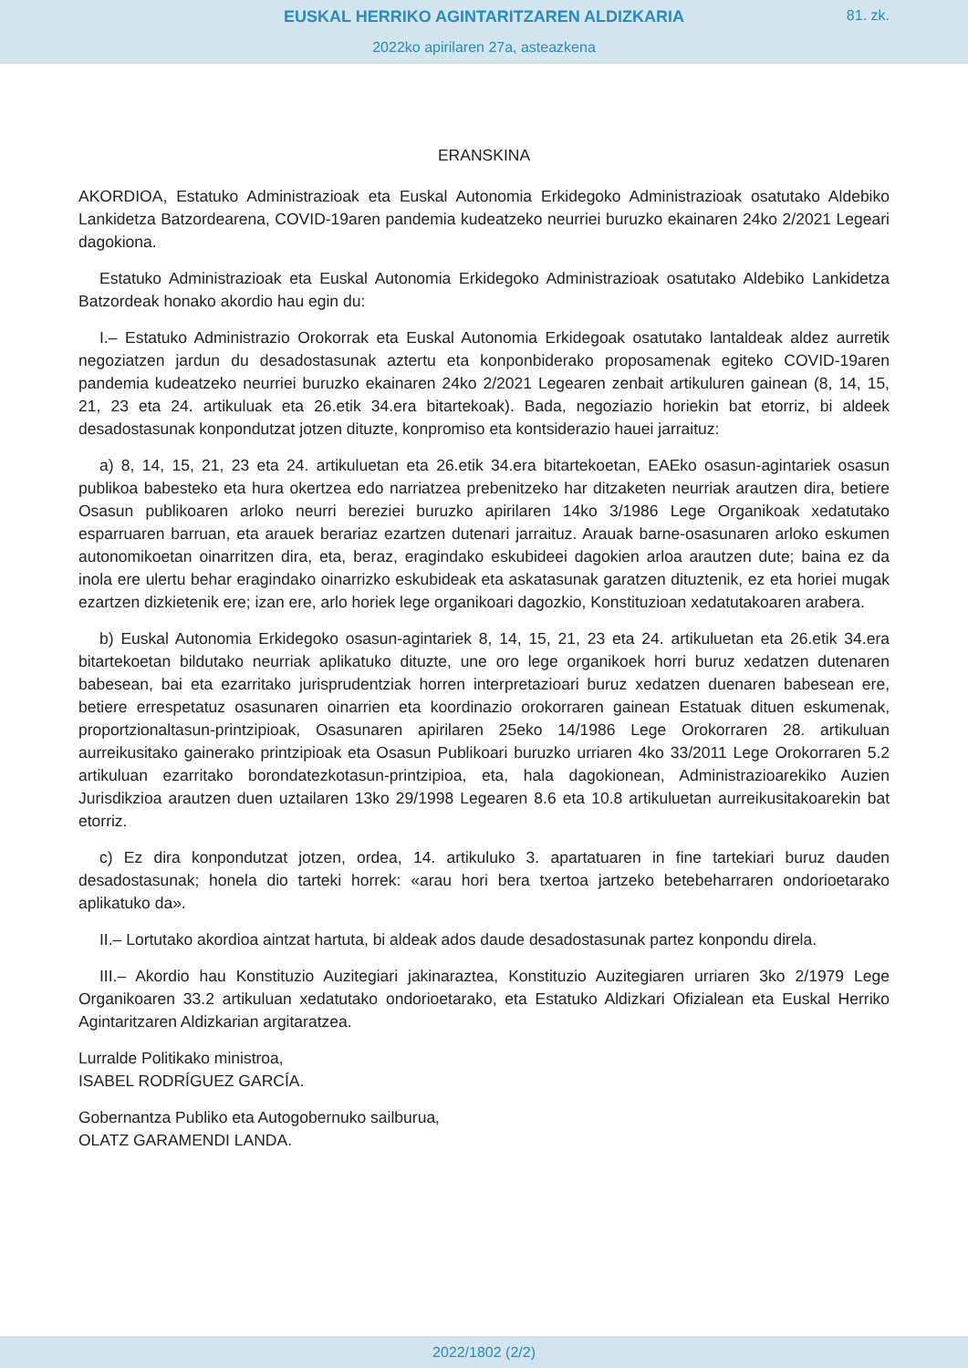EUSKAL HERRIKO AGINTARITZAREN ALDIZKARIA
81. zk.
2022ko apirilaren 27a, asteazkena
ERANSKINA
AKORDIOA, Estatuko Administrazioak eta Euskal Autonomia Erkidegoko Administrazioak osatutako Aldebiko Lankidetza Batzordearena, COVID-19aren pandemia kudeatzeko neurriei buruzko ekainaren 24ko 2/2021 Legeari dagokiona.
Estatuko Administrazioak eta Euskal Autonomia Erkidegoko Administrazioak osatutako Aldebiko Lankidetza Batzordeak honako akordio hau egin du:
I.– Estatuko Administrazio Orokorrak eta Euskal Autonomia Erkidegoak osatutako lantaldeak aldez aurretik negoziatzen jardun du desadostasunak aztertu eta konponbiderako proposamenak egiteko COVID-19aren pandemia kudeatzeko neurriei buruzko ekainaren 24ko 2/2021 Legearen zenbait artikuluren gainean (8, 14, 15, 21, 23 eta 24. artikuluak eta 26.etik 34.era bitartekoak). Bada, negoziazio horiekin bat etorriz, bi aldeek desadostasunak konpondutzat jotzen dituzte, konpromiso eta kontsiderazio hauei jarraituz:
a) 8, 14, 15, 21, 23 eta 24. artikuluetan eta 26.etik 34.era bitartekoetan, EAEko osasun-agintariek osasun publikoa babesteko eta hura okertzea edo narriatzea prebenitzeko har ditzaketen neurriak arautzen dira, betiere Osasun publikoaren arloko neurri bereziei buruzko apirilaren 14ko 3/1986 Lege Organikoak xedatutako esparruaren barruan, eta arauek berariaz ezartzen dutenari jarraituz. Arauak barne-osasunaren arloko eskumen autonomikoetan oinarritzen dira, eta, beraz, eragindako eskubideei dagokien arloa arautzen dute; baina ez da inola ere ulertu behar eragindako oinarrizko eskubideak eta askatasunak garatzen dituztenik, ez eta horiei mugak ezartzen dizkietenik ere; izan ere, arlo horiek lege organikoari dagozkio, Konstituzioan xedatutakoaren arabera.
b) Euskal Autonomia Erkidegoko osasun-agintariek 8, 14, 15, 21, 23 eta 24. artikuluetan eta 26.etik 34.era bitartekoetan bildutako neurriak aplikatuko dituzte, une oro lege organikoek horri buruz xedatzen dutenaren babesean, bai eta ezarritako jurisprudentziak horren interpretazioari buruz xedatzen duenaren babesean ere, betiere errespetatuz osasunaren oinarrien eta koordinazio orokorraren gainean Estatuak dituen eskumenak, proportzionaltasun-printzipioak, Osasunaren apirilaren 25eko 14/1986 Lege Orokorraren 28. artikuluan aurreikusitako gainerako printzipioak eta Osasun Publikoari buruzko urriaren 4ko 33/2011 Lege Orokorraren 5.2 artikuluan ezarritako borondatezkotasun-printzipioa, eta, hala dagokionean, Administrazioarekiko Auzien Jurisdikzioa arautzen duen uztailaren 13ko 29/1998 Legearen 8.6 eta 10.8 artikuluetan aurreikusitakoarekin bat etorriz.
c) Ez dira konpondutzat jotzen, ordea, 14. artikuluko 3. apartatuaren in fine tartekiari buruz dauden desadostasunak; honela dio tarteki horrek: «arau hori bera txertoa jartzeko betebeharraren ondorioetarako aplikatuko da».
II.– Lortutako akordioa aintzat hartuta, bi aldeak ados daude desadostasunak partez konpondu direla.
III.– Akordio hau Konstituzio Auzitegiari jakinaraztea, Konstituzio Auzitegiaren urriaren 3ko 2/1979 Lege Organikoaren 33.2 artikuluan xedatutako ondorioetarako, eta Estatuko Aldizkari Ofizialean eta Euskal Herriko Agintaritzaren Aldizkarian argitaratzea.
Lurralde Politikako ministroa,
ISABEL RODRÍGUEZ GARCÍA.
Gobernantza Publiko eta Autogobernuko sailburua,
OLATZ GARAMENDI LANDA.
2022/1802 (2/2)